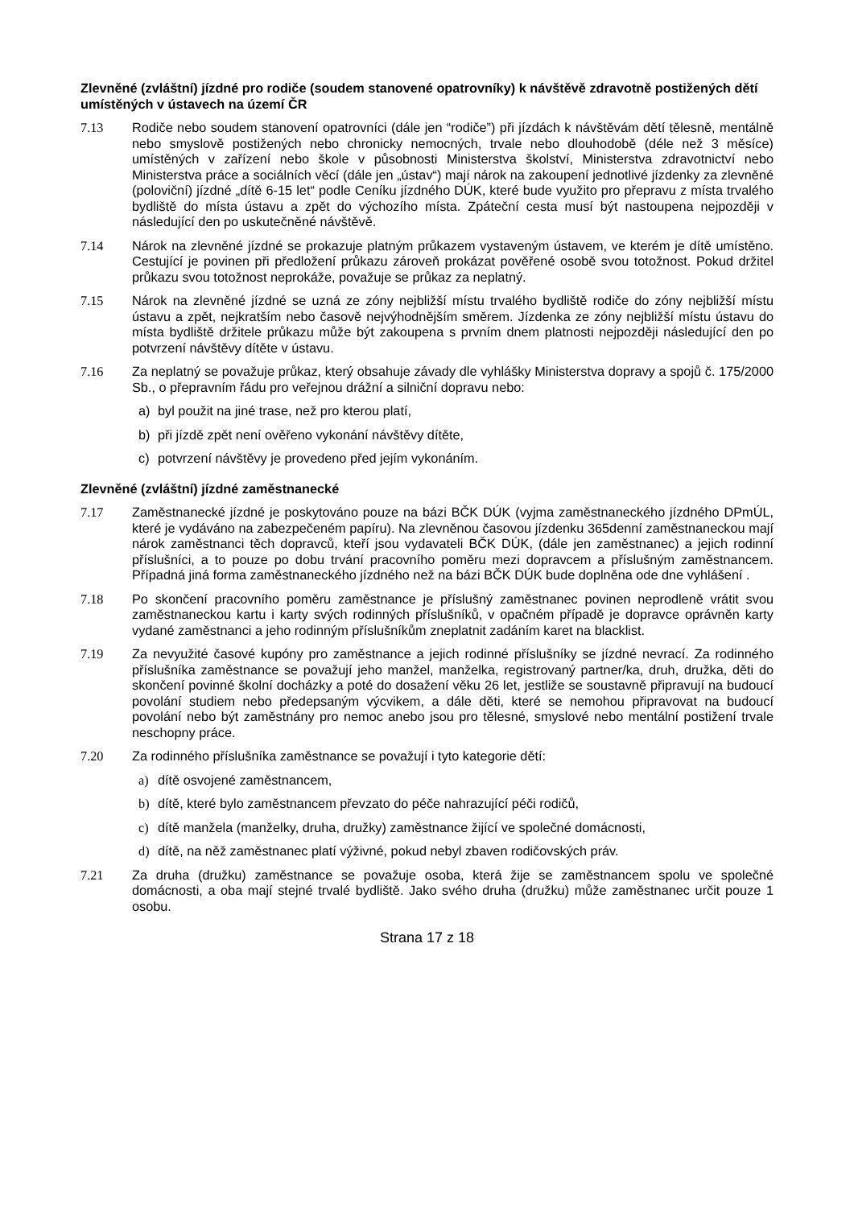Zlevněné (zvláštní) jízdné pro rodiče (soudem stanovené opatrovníky) k návštěvě zdravotně postižených dětí umístěných v ústavech na území ČR
7.13 Rodiče nebo soudem stanovení opatrovníci (dále jen “rodiče”) při jízdách k návštěvám dětí tělesně, mentálně nebo smyslově postižených nebo chronicky nemocných, trvale nebo dlouhodobě (déle než 3 měsíce) umístěných v zařízení nebo škole v působnosti Ministerstva školství, Ministerstva zdravotnictví nebo Ministerstva práce a sociálních věcí (dále jen „ústav“) mají nárok na zakoupení jednotlivé jízdenky za zlevněné (poloviční) jízdné „dítě 6-15 let“ podle Ceníku jízdného DÚK, které bude využito pro přepravu z místa trvalého bydliště do místa ústavu a zpět do výchozího místa. Zpáteční cesta musí být nastoupena nejpozději v následující den po uskutečněné návštěvě.
7.14 Nárok na zlevněné jízdné se prokazuje platným průkazem vystaveným ústavem, ve kterém je dítě umístěno. Cestující je povinen při předložení průkazu zároveň prokázat pověřené osobě svou totožnost. Pokud držitel průkazu svou totožnost neprokáže, považuje se průkaz za neplatný.
7.15 Nárok na zlevněné jízdné se uzná ze zóny nejbližší místu trvalého bydliště rodiče do zóny nejbližší místu ústavu a zpět, nejkratším nebo časově nejvýhodnějším směrem. Jízdenka ze zóny nejbližší místu ústavu do místa bydliště držitele průkazu může být zakoupena s prvním dnem platnosti nejpozději následující den po potvrzení návštěvy dítěte v ústavu.
7.16 Za neplatný se považuje průkaz, který obsahuje závady dle vyhlášky Ministerstva dopravy a spojů č. 175/2000 Sb., o přepravním řádu pro veřejnou drážní a silniční dopravu nebo:
a) byl použit na jiné trase, než pro kterou platí,
b) při jízdě zpět není ověřeno vykonání návštěvy dítěte,
c) potvrzení návštěvy je provedeno před jejím vykonáním.
Zlevněné (zvláštní) jízdné zaměstnanecké
7.17 Zaměstnanecké jízdné je poskytováno pouze na bázi BČK DÚK (vyjma zaměstnaneckého jízdného DPmÚL, které je vydáváno na zabezpečeném papíru). Na zlevněnou časovou jízdenku 365denní zaměstnaneckou mají nárok zaměstnanci těch dopravců, kteří jsou vydavateli BČK DÚK, (dále jen zaměstnanec) a jejich rodinní příslušníci, a to pouze po dobu trvání pracovního poměru mezi dopravcem a příslušným zaměstnancem. Případná jiná forma zaměstnaneckého jízdného než na bázi BČK DÚK bude doplněna ode dne vyhlášení .
7.18 Po skončení pracovního poměru zaměstnance je příslušný zaměstnanec povinen neprodleně vrátit svou zaměstnaneckou kartu i karty svých rodinných příslušníků, v opačném případě je dopravce oprávněn karty vydané zaměstnanci a jeho rodinným příslušníkům zneplatnit zadáním karet na blacklist.
7.19 Za nevyužité časové kupóny pro zaměstnance a jejich rodinné příslušníky se jízdné nevrací. Za rodinného příslušníka zaměstnance se považují jeho manžel, manželka, registrovaný partner/ka, druh, družka, děti do skončení povinné školní docházky a poté do dosažení věku 26 let, jestliže se soustavně připravují na budoucí povolání studiem nebo předepsaným výcvikem, a dále děti, které se nemohou připravovat na budoucí povolání nebo být zaměstnány pro nemoc anebo jsou pro tělesné, smyslové nebo mentální postižení trvale neschopny práce.
7.20 Za rodinného příslušníka zaměstnance se považují i tyto kategorie dětí:
a) dítě osvojené zaměstnancem,
b) dítě, které bylo zaměstnancem převzato do péče nahrazující péči rodičů,
c) dítě manžela (manželky, druha, družky) zaměstnance žijící ve společné domácnosti,
d) dítě, na něž zaměstnanec platí výživné, pokud nebyl zbaven rodičovských práv.
7.21 Za druha (družku) zaměstnance se považuje osoba, která žije se zaměstnancem spolu ve společné domácnosti, a oba mají stejné trvalé bydliště. Jako svého druha (družku) může zaměstnanec určit pouze 1 osobu.
Strana 17 z 18